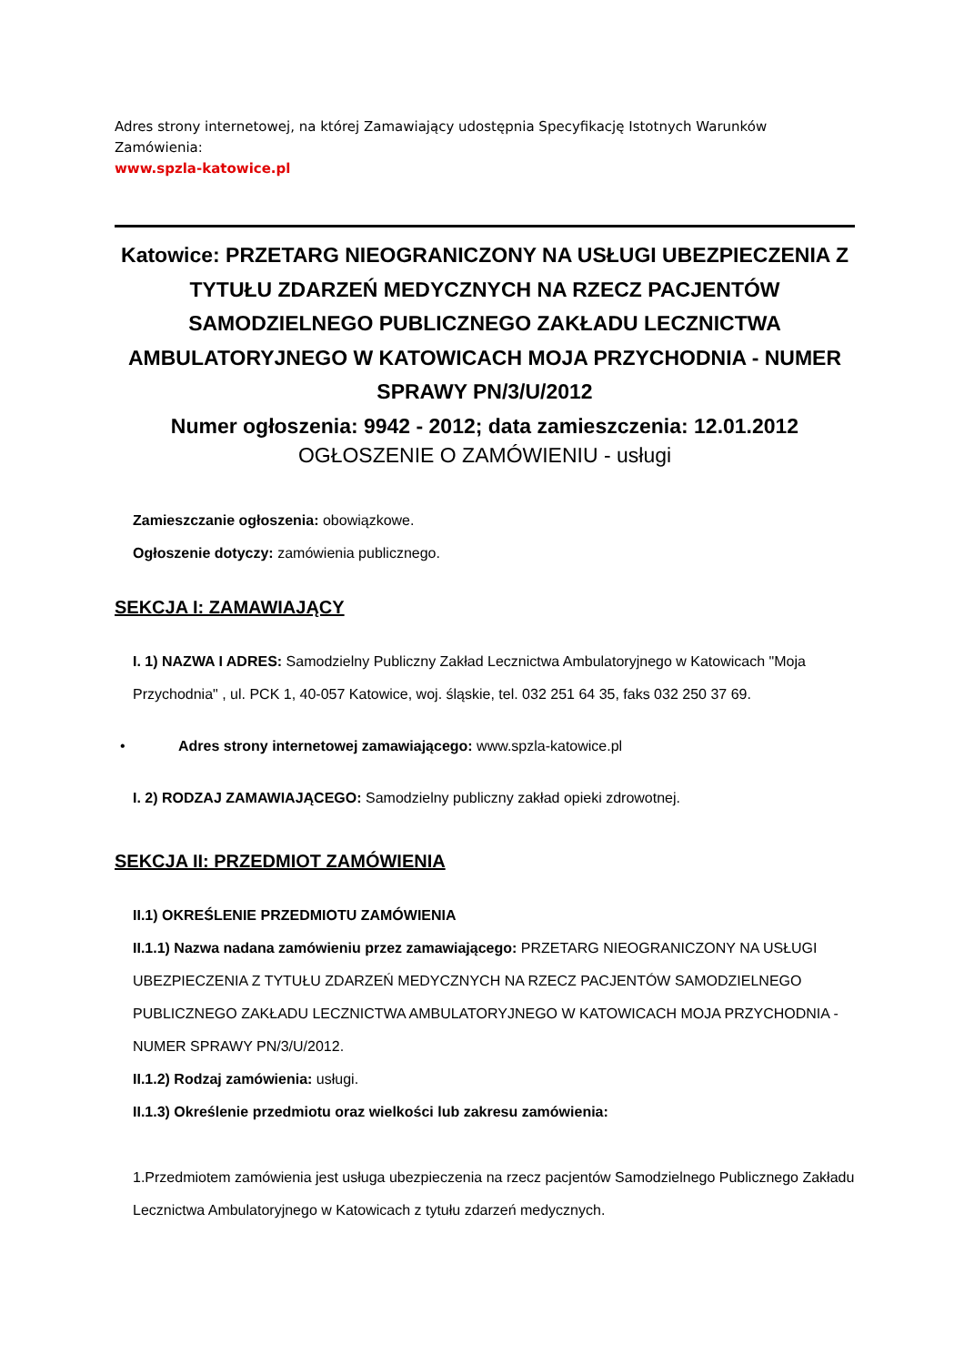Adres strony internetowej, na której Zamawiający udostępnia Specyfikację Istotnych Warunków Zamówienia:
www.spzla-katowice.pl
Katowice: PRZETARG NIEOGRANICZONY NA USŁUGI UBEZPIECZENIA Z TYTUŁU ZDARZEŃ MEDYCZNYCH NA RZECZ PACJENTÓW SAMODZIELNEGO PUBLICZNEGO ZAKŁADU LECZNICTWA AMBULATORYJNEGO W KATOWICACH MOJA PRZYCHODNIA - NUMER SPRAWY PN/3/U/2012
Numer ogłoszenia: 9942 - 2012; data zamieszczenia: 12.01.2012
OGŁOSZENIE O ZAMÓWIENIU - usługi
Zamieszczanie ogłoszenia: obowiązkowe.
Ogłoszenie dotyczy: zamówienia publicznego.
SEKCJA I: ZAMAWIAJĄCY
I. 1) NAZWA I ADRES: Samodzielny Publiczny Zakład Lecznictwa Ambulatoryjnego w Katowicach "Moja Przychodnia" , ul. PCK 1, 40-057 Katowice, woj. śląskie, tel. 032 251 64 35, faks 032 250 37 69.
• Adres strony internetowej zamawiającego: www.spzla-katowice.pl
I. 2) RODZAJ ZAMAWIAJĄCEGO: Samodzielny publiczny zakład opieki zdrowotnej.
SEKCJA II: PRZEDMIOT ZAMÓWIENIA
II.1) OKREŚLENIE PRZEDMIOTU ZAMÓWIENIA
II.1.1) Nazwa nadana zamówieniu przez zamawiającego: PRZETARG NIEOGRANICZONY NA USŁUGI UBEZPIECZENIA Z TYTUŁU ZDARZEŃ MEDYCZNYCH NA RZECZ PACJENTÓW SAMODZIELNEGO PUBLICZNEGO ZAKŁADU LECZNICTWA AMBULATORYJNEGO W KATOWICACH MOJA PRZYCHODNIA - NUMER SPRAWY PN/3/U/2012.
II.1.2) Rodzaj zamówienia: usługi.
II.1.3) Określenie przedmiotu oraz wielkości lub zakresu zamówienia:
1.Przedmiotem zamówienia jest usługa ubezpieczenia na rzecz pacjentów Samodzielnego Publicznego Zakładu Lecznictwa Ambulatoryjnego w Katowicach z tytułu zdarzeń medycznych.